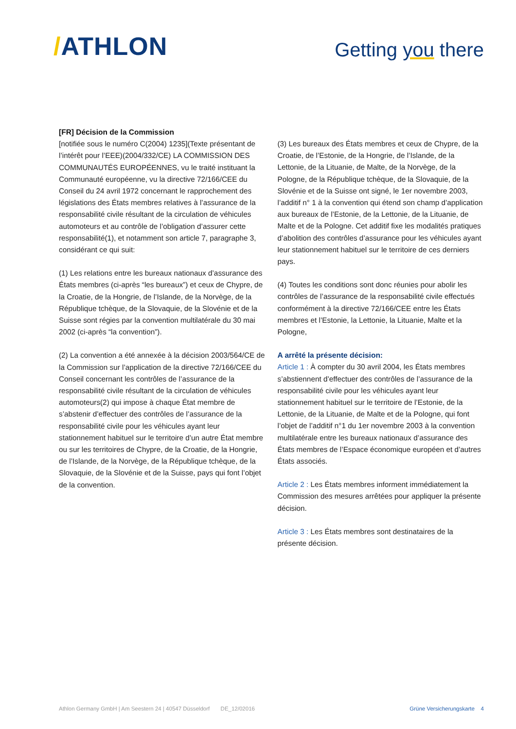/ATHLON
Getting you there
[FR] Décision de la Commission
[notifiée sous le numéro C(2004) 1235](Texte présentant de l’intérêt pour l’EEE)(2004/332/CE) LA COMMISSION DES COMMUNAUTÉS EUROPÉENNES, vu le traité instituant la Communauté européenne, vu la directive 72/166/CEE du Conseil du 24 avril 1972 concernant le rapprochement des législations des États membres relatives à l’assurance de la responsabilité civile résultant de la circulation de véhicules automoteurs et au contrôle de l’obligation d’assurer cette responsabilité(1), et notamment son article 7, paragraphe 3, considérant ce qui suit:
(1) Les relations entre les bureaux nationaux d’assurance des États membres (ci-après “les bureaux”) et ceux de Chypre, de la Croatie, de la Hongrie, de l’Islande, de la Norvège, de la République tchèque, de la Slovaquie, de la Slovénie et de la Suisse sont régies par la convention multilatérale du 30 mai 2002 (ci-après “la convention”).
(2) La convention a été annexée à la décision 2003/564/CE de la Commission sur l’application de la directive 72/166/CEE du Conseil concernant les contrôles de l’assurance de la responsabilité civile résultant de la circulation de véhicules automoteurs(2) qui impose à chaque État membre de s’abstenir d’effectuer des contrôles de l’assurance de la responsabilité civile pour les véhicules ayant leur stationnement habituel sur le territoire d’un autre État membre ou sur les territoires de Chypre, de la Croatie, de la Hongrie, de l’Islande, de la Norvège, de la République tchèque, de la Slovaquie, de la Slovénie et de la Suisse, pays qui font l’objet de la convention.
(3) Les bureaux des États membres et ceux de Chypre, de la Croatie, de l’Estonie, de la Hongrie, de l’Islande, de la Lettonie, de la Lituanie, de Malte, de la Norvège, de la Pologne, de la République tchèque, de la Slovaquie, de la Slovénie et de la Suisse ont signé, le 1er novembre 2003, l’additif n° 1 à la convention qui étend son champ d’application aux bureaux de l’Estonie, de la Lettonie, de la Lituanie, de Malte et de la Pologne. Cet additif fixe les modalités pratiques d’abolition des contrôles d’assurance pour les véhicules ayant leur stationnement habituel sur le territoire de ces derniers pays.
(4) Toutes les conditions sont donc réunies pour abolir les contrôles de l’assurance de la responsabilité civile effectués conformément à la directive 72/166/CEE entre les États membres et l’Estonie, la Lettonie, la Lituanie, Malte et la Pologne,
A arrêté la présente décision:
Article 1 : À compter du 30 avril 2004, les États membres s’abstiennent d’effectuer des contrôles de l’assurance de la responsabilité civile pour les véhicules ayant leur stationnement habituel sur le territoire de l’Estonie, de la Lettonie, de la Lituanie, de Malte et de la Pologne, qui font l’objet de l’additif n°1 du 1er novembre 2003 à la convention multilatérale entre les bureaux nationaux d’assurance des États membres de l’Espace économique européen et d’autres États associés.
Article 2 : Les États membres informent immédiatement la Commission des mesures arrêtées pour appliquer la présente décision.
Article 3 : Les États membres sont destinataires de la présente décision.
Athlon Germany GmbH | Am Seestern 24 | 40547 Düsseldorf DE_12/02016 Grüne Versicherungskarte 4